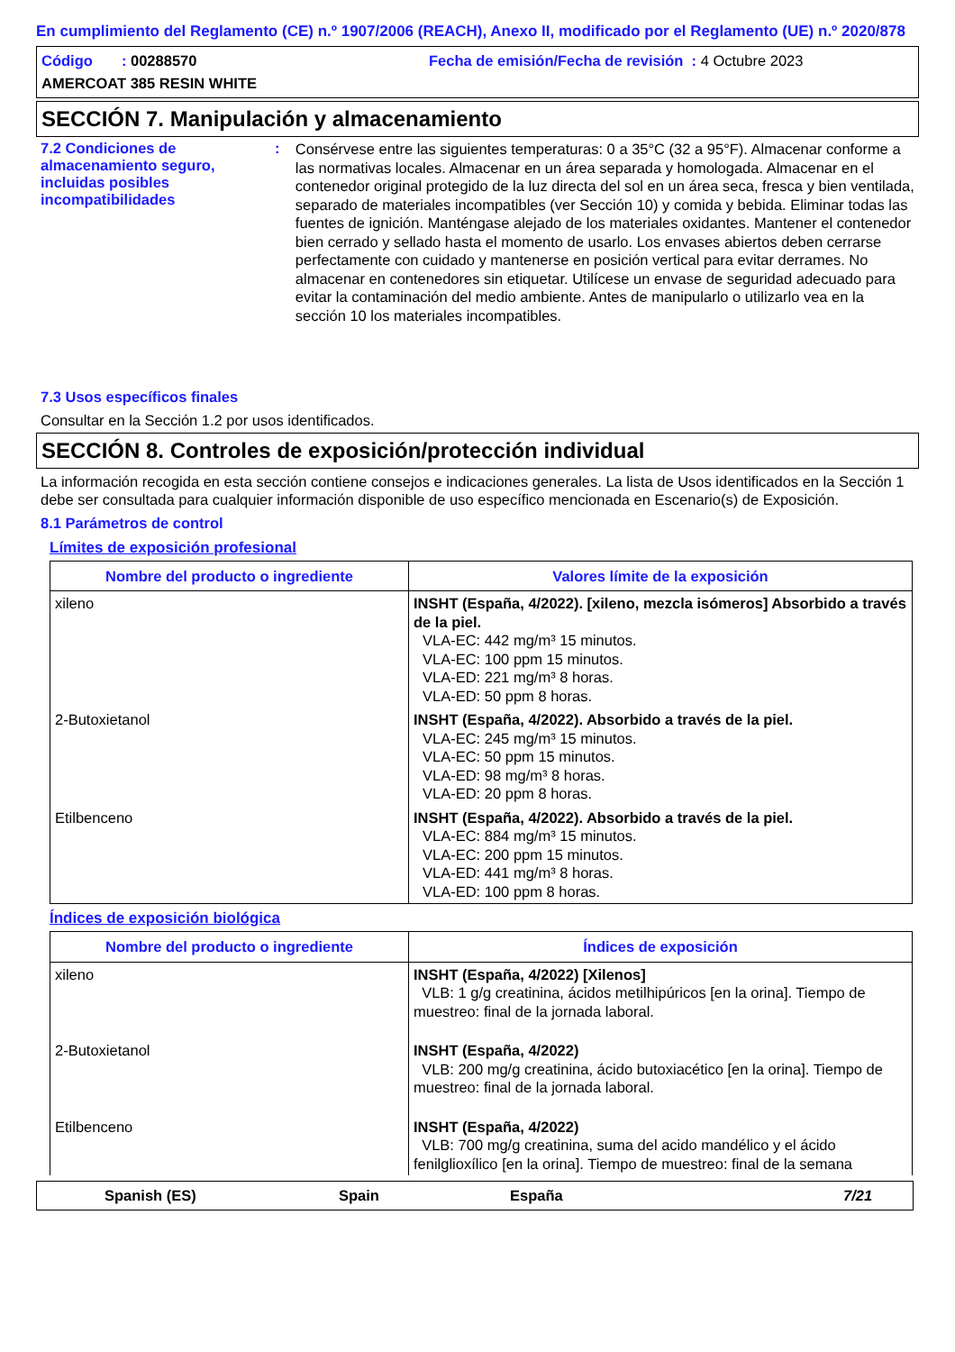En cumplimiento del Reglamento (CE) n.º 1907/2006 (REACH), Anexo II, modificado por el Reglamento (UE) n.º 2020/878
Código : 00288570
Fecha de emisión/Fecha de revisión : 4 Octubre 2023
AMERCOAT 385 RESIN WHITE
SECCIÓN 7. Manipulación y almacenamiento
7.2 Condiciones de almacenamiento seguro, incluidas posibles incompatibilidades
:
Consérvese entre las siguientes temperaturas: 0 a 35°C (32 a 95°F). Almacenar conforme a las normativas locales. Almacenar en un área separada y homologada. Almacenar en el contenedor original protegido de la luz directa del sol en un área seca, fresca y bien ventilada, separado de materiales incompatibles (ver Sección 10) y comida y bebida. Eliminar todas las fuentes de ignición. Manténgase alejado de los materiales oxidantes. Mantener el contenedor bien cerrado y sellado hasta el momento de usarlo. Los envases abiertos deben cerrarse perfectamente con cuidado y mantenerse en posición vertical para evitar derrames. No almacenar en contenedores sin etiquetar. Utilícese un envase de seguridad adecuado para evitar la contaminación del medio ambiente. Antes de manipularlo o utilizarlo vea en la sección 10 los materiales incompatibles.
7.3 Usos específicos finales
Consultar en la Sección 1.2 por usos identificados.
SECCIÓN 8. Controles de exposición/protección individual
La información recogida en esta sección contiene consejos e indicaciones generales. La lista de Usos identificados en la Sección 1 debe ser consultada para cualquier información disponible de uso específico mencionada en Escenario(s) de Exposición.
8.1 Parámetros de control
Límites de exposición profesional
| Nombre del producto o ingrediente | Valores límite de la exposición |
| --- | --- |
| xileno | INSHT (España, 4/2022). [xileno, mezcla isómeros] Absorbido a través de la piel. VLA-EC: 442 mg/m³ 15 minutos. VLA-EC: 100 ppm 15 minutos. VLA-ED: 221 mg/m³ 8 horas. VLA-ED: 50 ppm 8 horas. |
| 2-Butoxietanol | INSHT (España, 4/2022). Absorbido a través de la piel. VLA-EC: 245 mg/m³ 15 minutos. VLA-EC: 50 ppm 15 minutos. VLA-ED: 98 mg/m³ 8 horas. VLA-ED: 20 ppm 8 horas. |
| Etilbenceno | INSHT (España, 4/2022). Absorbido a través de la piel. VLA-EC: 884 mg/m³ 15 minutos. VLA-EC: 200 ppm 15 minutos. VLA-ED: 441 mg/m³ 8 horas. VLA-ED: 100 ppm 8 horas. |
Índices de exposición biológica
| Nombre del producto o ingrediente | Índices de exposición |
| --- | --- |
| xileno | INSHT (España, 4/2022) [Xilenos] VLB: 1 g/g creatinina, ácidos metilhipúricos [en la orina]. Tiempo de muestreo: final de la jornada laboral. |
| 2-Butoxietanol | INSHT (España, 4/2022) VLB: 200 mg/g creatinina, ácido butoxiacético [en la orina]. Tiempo de muestreo: final de la jornada laboral. |
| Etilbenceno | INSHT (España, 4/2022) VLB: 700 mg/g creatinina, suma del acido mandélico y el ácido fenilglioxílico [en la orina]. Tiempo de muestreo: final de la semana |
Spanish (ES) Spain España 7/21